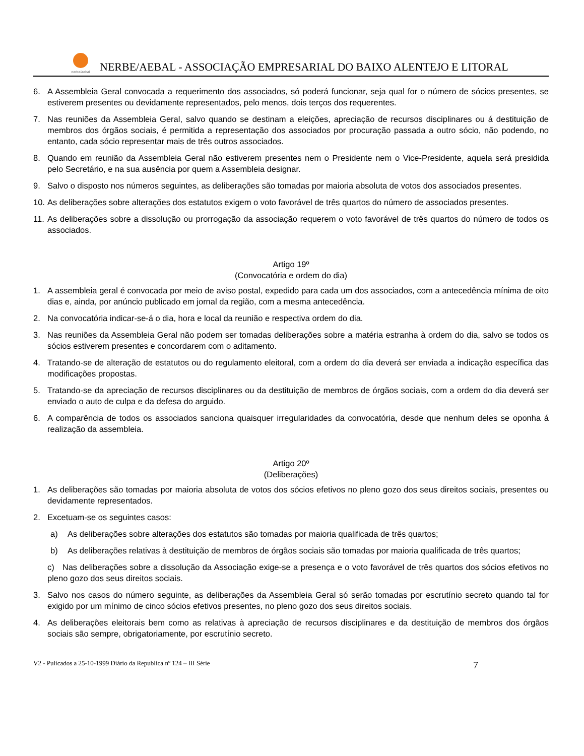nerbe/aebal
NERBE/AEBAL - ASSOCIAÇÃO EMPRESARIAL DO BAIXO ALENTEJO E LITORAL
6. A Assembleia Geral convocada a requerimento dos associados, só poderá funcionar, seja qual for o número de sócios presentes, se estiverem presentes ou devidamente representados, pelo menos, dois terços dos requerentes.
7. Nas reuniões da Assembleia Geral, salvo quando se destinam a eleições, apreciação de recursos disciplinares ou á destituição de membros dos órgãos sociais, é permitida a representação dos associados por procuração passada a outro sócio, não podendo, no entanto, cada sócio representar mais de três outros associados.
8. Quando em reunião da Assembleia Geral não estiverem presentes nem o Presidente nem o Vice-Presidente, aquela será presidida pelo Secretário, e na sua ausência por quem a Assembleia designar.
9. Salvo o disposto nos números seguintes, as deliberações são tomadas por maioria absoluta de votos dos associados presentes.
10. As deliberações sobre alterações dos estatutos exigem o voto favorável de três quartos do número de associados presentes.
11. As deliberações sobre a dissolução ou prorrogação da associação requerem o voto favorável de três quartos do número de todos os associados.
Artigo 19º
(Convocatória e ordem do dia)
1. A assembleia geral é convocada por meio de aviso postal, expedido para cada um dos associados, com a antecedência mínima de oito dias e, ainda, por anúncio publicado em jornal da região, com a mesma antecedência.
2. Na convocatória indicar-se-á o dia, hora e local da reunião e respectiva ordem do dia.
3. Nas reuniões da Assembleia Geral não podem ser tomadas deliberações sobre a matéria estranha à ordem do dia, salvo se todos os sócios estiverem presentes e concordarem com o aditamento.
4. Tratando-se de alteração de estatutos ou do regulamento eleitoral, com a ordem do dia deverá ser enviada a indicação específica das modificações propostas.
5. Tratando-se da apreciação de recursos disciplinares ou da destituição de membros de órgãos sociais, com a ordem do dia deverá ser enviado o auto de culpa e da defesa do arguido.
6. A comparência de todos os associados sanciona quaisquer irregularidades da convocatória, desde que nenhum deles se oponha á realização da assembleia.
Artigo 20º
(Deliberações)
1. As deliberações são tomadas por maioria absoluta de votos dos sócios efetivos no pleno gozo dos seus direitos sociais, presentes ou devidamente representados.
2. Excetuam-se os seguintes casos:
a) As deliberações sobre alterações dos estatutos são tomadas por maioria qualificada de três quartos;
b) As deliberações relativas à destituição de membros de órgãos sociais são tomadas por maioria qualificada de três quartos;
c) Nas deliberações sobre a dissolução da Associação exige-se a presença e o voto favorável de três quartos dos sócios efetivos no pleno gozo dos seus direitos sociais.
3. Salvo nos casos do número seguinte, as deliberações da Assembleia Geral só serão tomadas por escrutínio secreto quando tal for exigido por um mínimo de cinco sócios efetivos presentes, no pleno gozo dos seus direitos sociais.
4. As deliberações eleitorais bem como as relativas à apreciação de recursos disciplinares e da destituição de membros dos órgãos sociais são sempre, obrigatoriamente, por escrutínio secreto.
V2 - Pulicados a 25-10-1999 Diário da Republica nº 124 – III Série 7